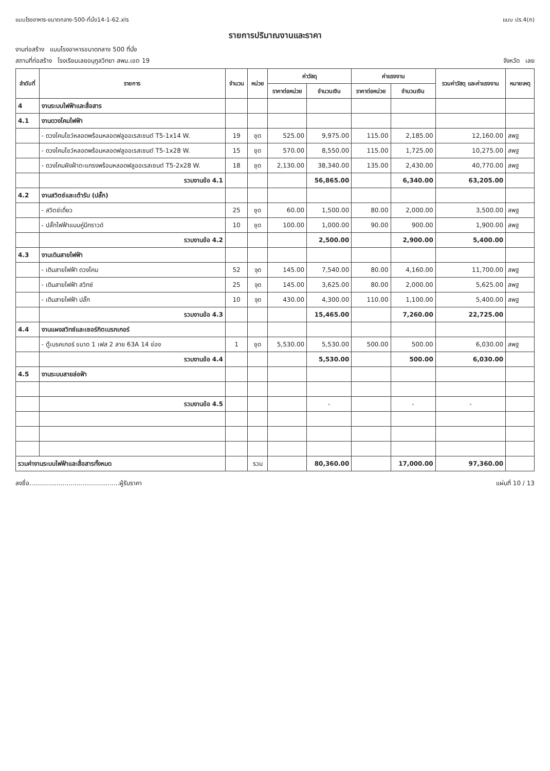แบบโรงอาหาร-ขนาดกลาง-500-ที่นั่ง14-1-62.xls แบบ ปร.4(ก)
รายการปริมาณงานและราคา
งานก่อสร้าง แบบโรงอาหารขนาดกลาง 500 ที่นั่ง
สถานที่ก่อสร้าง โรงเรียนเลยอนุกูลวิทยา สพม.เขต 19 จังหวัด เลย
| ลำดับที่ | รายการ | จำนวน | หน่วย | ค่าวัสดุ | | ค่าแรงงาน | | รวมค่าวัสดุ และค่าแรงงาน | หมายเหตุ |
| --- | --- | --- | --- | --- | --- | --- | --- | --- | --- |
| | | | | ราคาต่อหน่วย | จำนวนเงิน | ราคาต่อหน่วย | จำนวนเงิน | | |
| 4 | งานระบบไฟฟ้าและสื่อสาร | | | | | | | | |
| 4.1 | งานดวงโคมไฟฟ้า | | | | | | | | |
| | - ดวงโคมโชว์หลอดพร้อมหลอดฟลูออเรสเซนต์ T5-1x14 W. | 19 | ชุด | 525.00 | 9,975.00 | 115.00 | 2,185.00 | 12,160.00 | สพฐ |
| | - ดวงโคมโชว์หลอดพร้อมหลอดฟลูออเรสเซนต์ T5-1x28 W. | 15 | ชุด | 570.00 | 8,550.00 | 115.00 | 1,725.00 | 10,275.00 | สพฐ |
| | - ดวงโคมฝังฝ้าตะแกรงพร้อมหลอดฟลูออเรสเซนต์ T5-2x28 W. | 18 | ชุด | 2,130.00 | 38,340.00 | 135.00 | 2,430.00 | 40,770.00 | สพฐ |
| | รวมงานข้อ 4.1 | | | | 56,865.00 | | 6,340.00 | 63,205.00 | |
| 4.2 | งานสวิตช์และเต้ารับ (ปลั๊ก) | | | | | | | | |
| | - สวิตช์เดี่ยว | 25 | ชุด | 60.00 | 1,500.00 | 80.00 | 2,000.00 | 3,500.00 | สพฐ |
| | - ปลั๊กไฟฟ้าแบบคู่มีกราวด์ | 10 | ชุด | 100.00 | 1,000.00 | 90.00 | 900.00 | 1,900.00 | สพฐ |
| | รวมงานข้อ 4.2 | | | | 2,500.00 | | 2,900.00 | 5,400.00 | |
| 4.3 | งานเดินสายไฟฟ้า | | | | | | | | |
| | - เดินสายไฟฟ้า ดวงโคม | 52 | จุด | 145.00 | 7,540.00 | 80.00 | 4,160.00 | 11,700.00 | สพฐ |
| | - เดินสายไฟฟ้า สวิทซ์ | 25 | จุด | 145.00 | 3,625.00 | 80.00 | 2,000.00 | 5,625.00 | สพฐ |
| | - เดินสายไฟฟ้า ปลั๊ก | 10 | จุด | 430.00 | 4,300.00 | 110.00 | 1,100.00 | 5,400.00 | สพฐ |
| | รวมงานข้อ 4.3 | | | | 15,465.00 | | 7,260.00 | 22,725.00 | |
| 4.4 | งานแผงสวิทซ์และเซอร์กิตเบรกเกอร์ | | | | | | | | |
| | - ตู้เบรคเกอร์ ขนาด 1 เฟส 2 สาย 63A 14 ช่อง | 1 | ชุด | 5,530.00 | 5,530.00 | 500.00 | 500.00 | 6,030.00 | สพฐ |
| | รวมงานข้อ 4.4 | | | | 5,530.00 | | 500.00 | 6,030.00 | |
| 4.5 | งานระบบสายล่อฟ้า | | | | | | | | |
| | รวมงานข้อ 4.5 | | | | - | | - | - | |
| รวมค่างานระบบไฟฟ้าและสื่อสารทั้งหมด | | | รวม | | 80,360.00 | | 17,000.00 | 97,360.00 | |
ลงชื่อ..............................................ผู้รับราคา แผ่นที่ 10 / 13